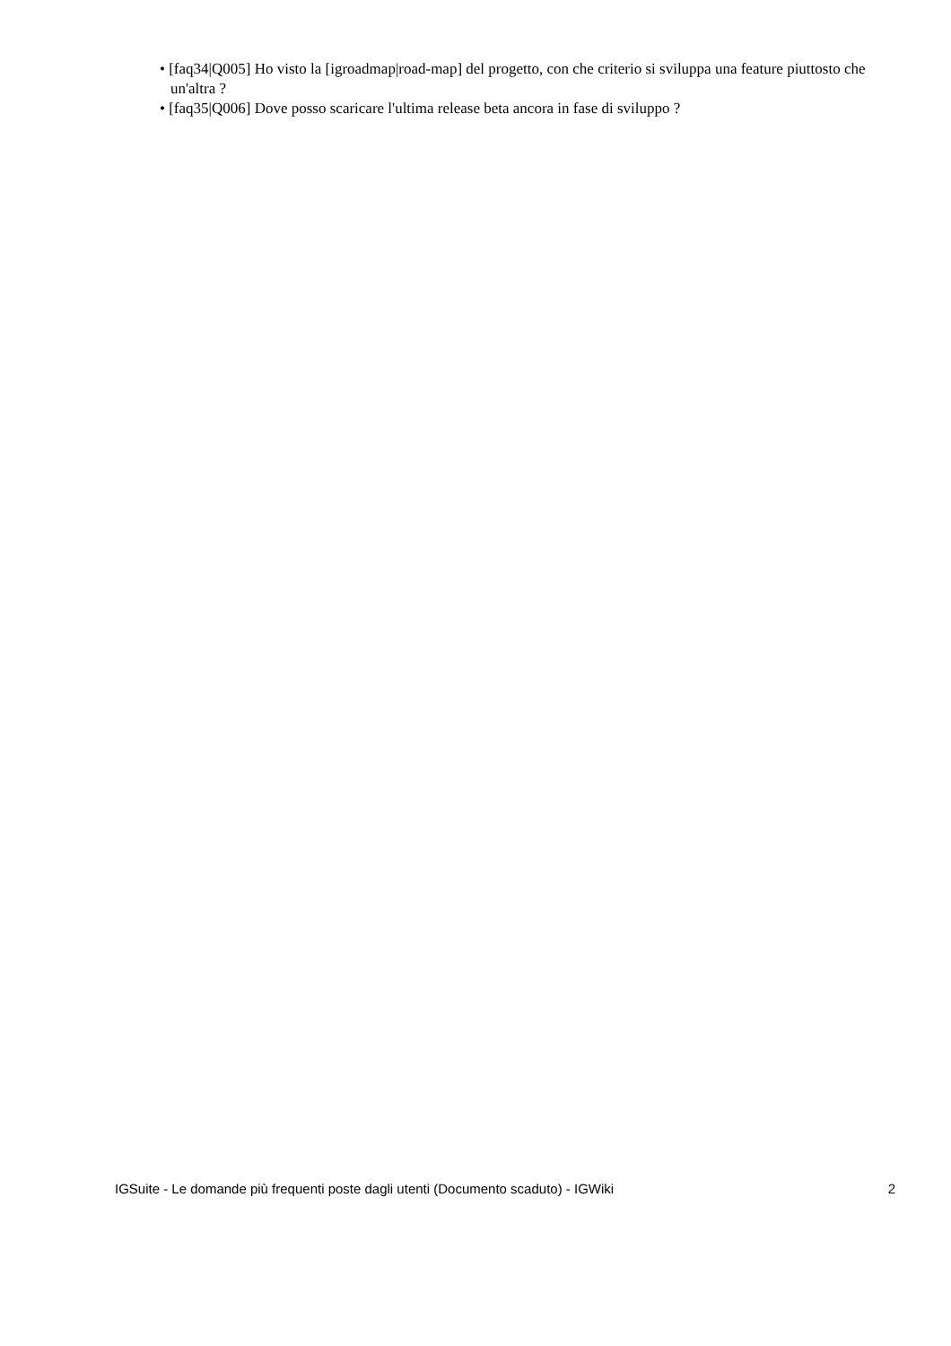• [faq34|Q005] Ho visto la [igroadmap|road-map] del progetto, con che criterio si sviluppa una feature piuttosto che un'altra ?
• [faq35|Q006] Dove posso scaricare l'ultima release beta ancora in fase di sviluppo ?
IGSuite - Le domande più frequenti poste dagli utenti (Documento scaduto) - IGWiki 2